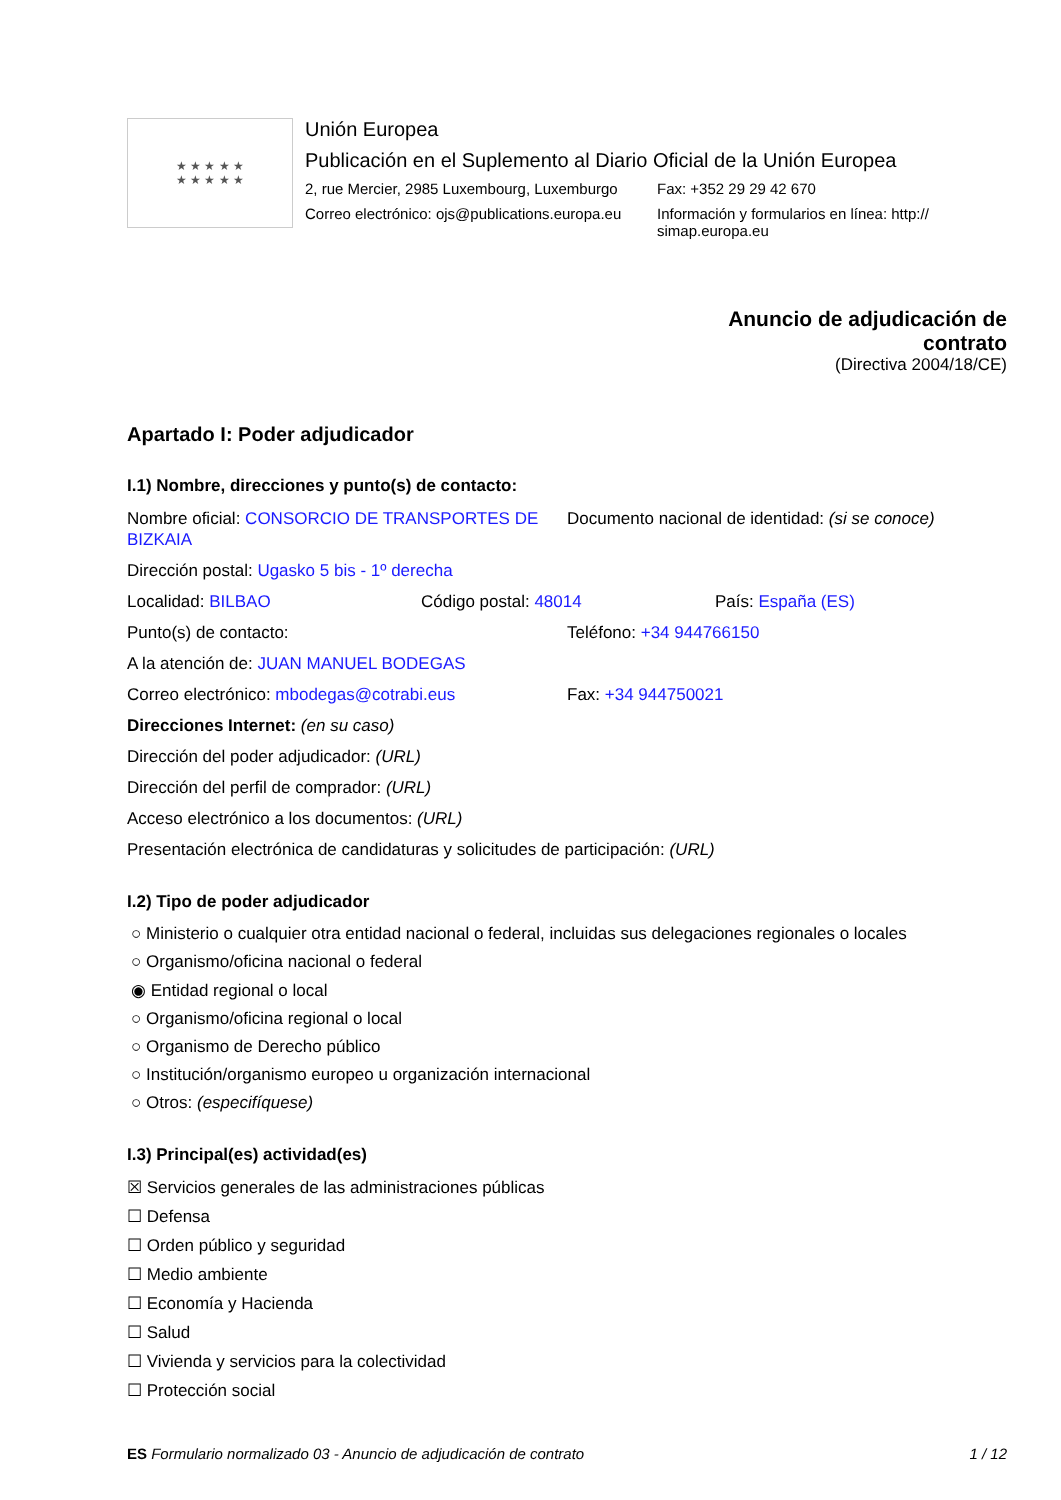★ ★ ★ ★ ★
★ ★ ★ ★ ★
Unión Europea
Publicación en el Suplemento al Diario Oficial de la Unión Europea
2, rue Mercier, 2985 Luxembourg, Luxemburgo
Fax: +352 29 29 42 670
Correo electrónico: ojs@publications.europa.eu
Información y formularios en línea: http://
simap.europa.eu
Anuncio de adjudicación de
contrato
(Directiva 2004/18/CE)
Apartado I: Poder adjudicador
I.1) Nombre, direcciones y punto(s) de contacto:
Nombre oficial: CONSORCIO DE TRANSPORTES DE BIZKAIA
Documento nacional de identidad: (si se conoce)
Dirección postal: Ugasko 5 bis - 1º derecha
Localidad: BILBAO Código postal: 48014 País: España (ES)
Punto(s) de contacto: Teléfono: +34 944766150
A la atención de: JUAN MANUEL BODEGAS
Correo electrónico: mbodegas@cotrabi.eus Fax: +34 944750021
Direcciones Internet: (en su caso)
Dirección del poder adjudicador: (URL)
Dirección del perfil de comprador: (URL)
Acceso electrónico a los documentos: (URL)
Presentación electrónica de candidaturas y solicitudes de participación: (URL)
I.2) Tipo de poder adjudicador
○ Ministerio o cualquier otra entidad nacional o federal, incluidas sus delegaciones regionales o locales
○ Organismo/oficina nacional o federal
◉ Entidad regional o local
○ Organismo/oficina regional o local
○ Organismo de Derecho público
○ Institución/organismo europeo u organización internacional
○ Otros: (especifíquese)
I.3) Principal(es) actividad(es)
☒ Servicios generales de las administraciones públicas
☐ Defensa
☐ Orden público y seguridad
☐ Medio ambiente
☐ Economía y Hacienda
☐ Salud
☐ Vivienda y servicios para la colectividad
☐ Protección social
ES Formulario normalizado 03 - Anuncio de adjudicación de contrato
1 / 12